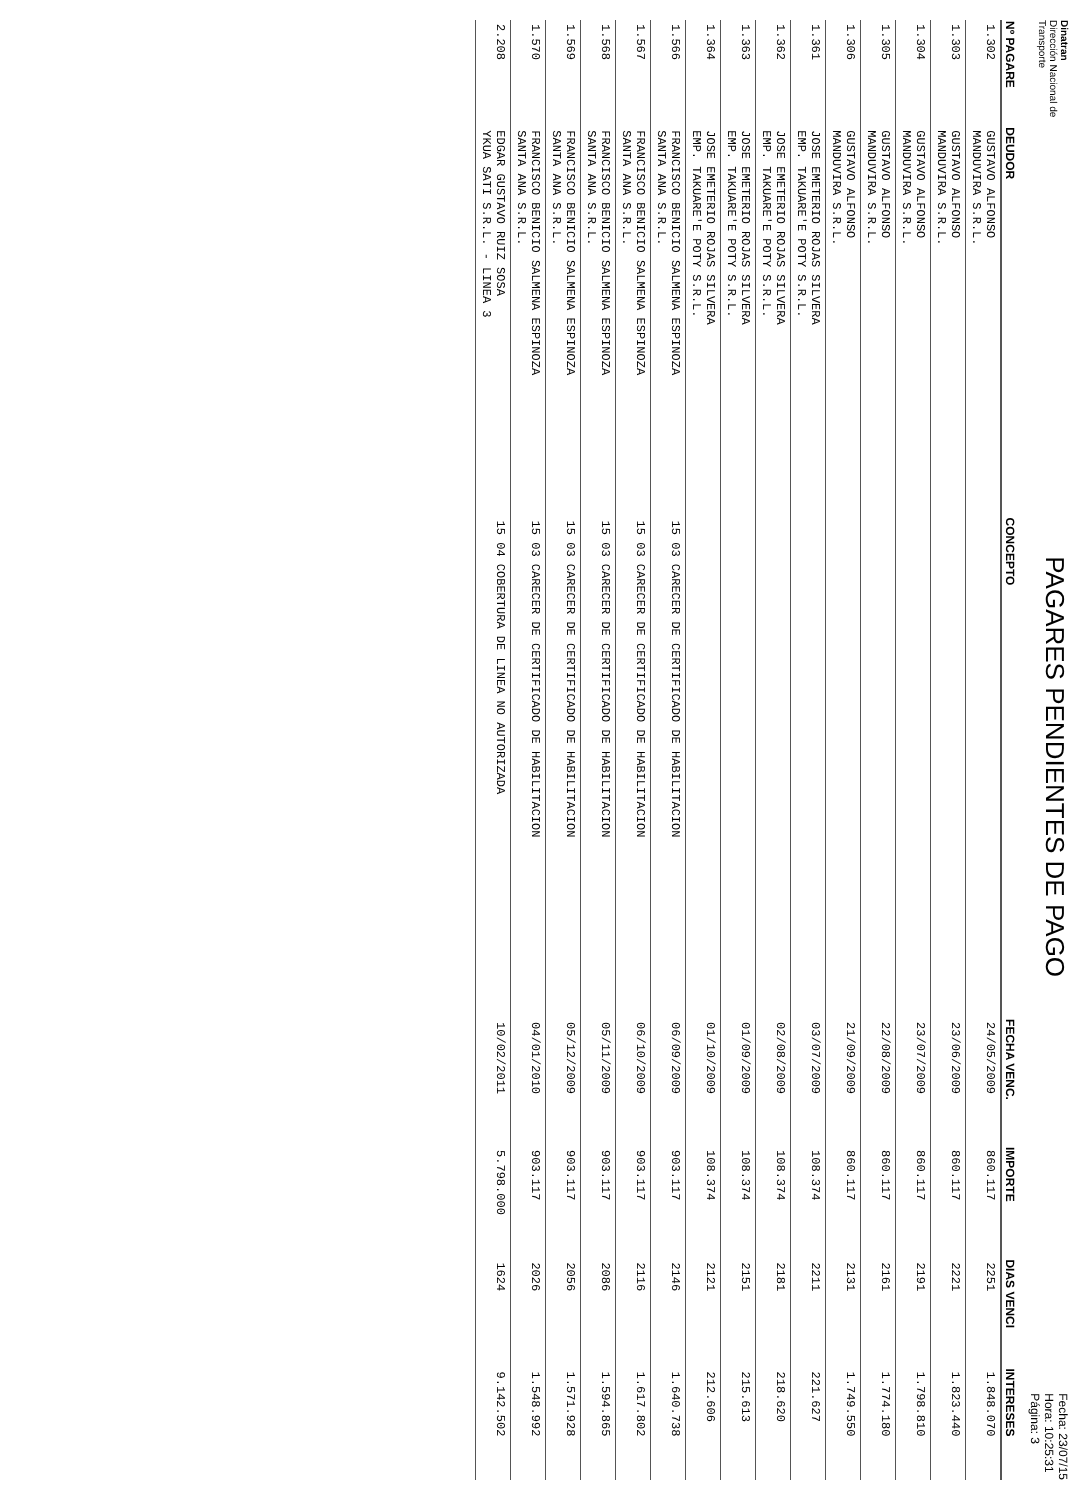Dinatran
Dirección Nacional de Transporte
PAGARES PENDIENTES DE PAGO
Fecha: 23/07/15
Hora: 10:25:31
Página: 3
| Nº PAGARE | DEUDOR | CONCEPTO | FECHA VENC. | IMPORTE | DIAS VENCI | INTERESES |
| --- | --- | --- | --- | --- | --- | --- |
| 1.302 | GUSTAVO ALFONSO MANDUVIRA S.R.L. | | 24/05/2009 | 860.117 | 2251 | 1.848.070 |
| 1.303 | GUSTAVO ALFONSO MANDUVIRA S.R.L. | | 23/06/2009 | 860.117 | 2221 | 1.823.440 |
| 1.304 | GUSTAVO ALFONSO MANDUVIRA S.R.L. | | 23/07/2009 | 860.117 | 2191 | 1.798.810 |
| 1.305 | GUSTAVO ALFONSO MANDUVIRA S.R.L. | | 22/08/2009 | 860.117 | 2161 | 1.774.180 |
| 1.306 | GUSTAVO ALFONSO MANDUVIRA S.R.L. | | 21/09/2009 | 860.117 | 2131 | 1.749.550 |
| 1.361 | JOSE EMETERIO ROJAS SILVERA EMP. TAKUARE'E POTY S.R.L. | | 03/07/2009 | 108.374 | 2211 | 221.627 |
| 1.362 | JOSE EMETERIO ROJAS SILVERA EMP. TAKUARE'E POTY S.R.L. | | 02/08/2009 | 108.374 | 2181 | 218.620 |
| 1.363 | JOSE EMETERIO ROJAS SILVERA EMP. TAKUARE'E POTY S.R.L. | | 01/09/2009 | 108.374 | 2151 | 215.613 |
| 1.364 | JOSE EMETERIO ROJAS SILVERA EMP. TAKUARE'E POTY S.R.L. | | 01/10/2009 | 108.374 | 2121 | 212.606 |
| 1.566 | FRANCISCO BENICIO SALMENA ESPINOZA SANTA ANA S.R.L. | 15 03 CARECER DE CERTIFICADO DE HABILITACION | 06/09/2009 | 903.117 | 2146 | 1.640.738 |
| 1.567 | FRANCISCO BENICIO SALMENA ESPINOZA SANTA ANA S.R.L. | 15 03 CARECER DE CERTIFICADO DE HABILITACION | 06/10/2009 | 903.117 | 2116 | 1.617.802 |
| 1.568 | FRANCISCO BENICIO SALMENA ESPINOZA SANTA ANA S.R.L. | 15 03 CARECER DE CERTIFICADO DE HABILITACION | 05/11/2009 | 903.117 | 2086 | 1.594.865 |
| 1.569 | FRANCISCO BENICIO SALMENA ESPINOZA SANTA ANA S.R.L. | 15 03 CARECER DE CERTIFICADO DE HABILITACION | 05/12/2009 | 903.117 | 2056 | 1.571.928 |
| 1.570 | FRANCISCO BENICIO SALMENA ESPINOZA SANTA ANA S.R.L. | 15 03 CARECER DE CERTIFICADO DE HABILITACION | 04/01/2010 | 903.117 | 2026 | 1.548.992 |
| 2.208 | EDGAR GUSTAVO RUIZ SOSA YKUA SATI S.R.L. - LINEA 3 | 15 04 COBERTURA DE LINEA NO AUTORIZADA | 10/02/2011 | 5.798.000 | 1624 | 9.142.502 |